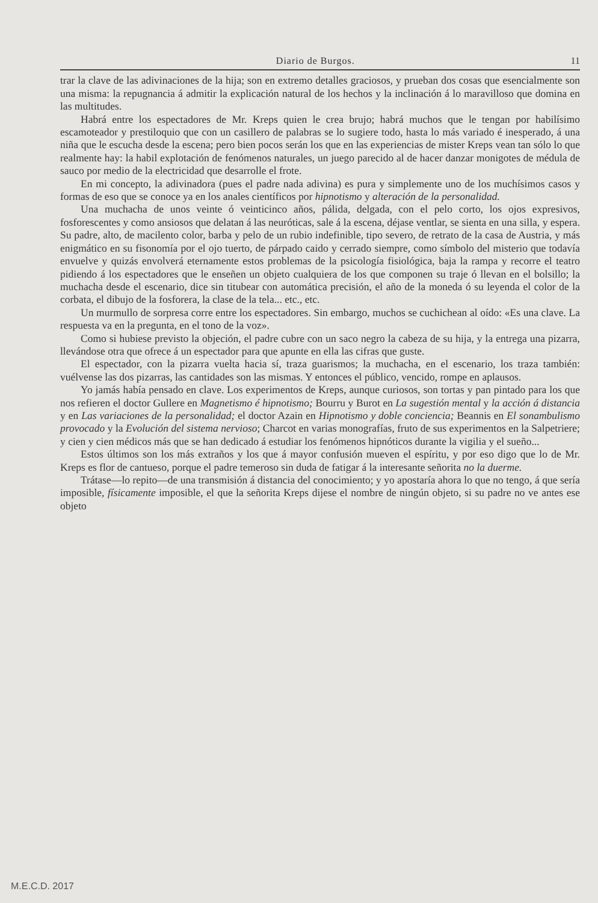Diario de Burgos. 11
trar la clave de las adivinaciones de la hija; son en extremo detalles graciosos, y prueban dos cosas que esencialmente son una misma: la repugnancia á admitir la explicación natural de los hechos y la inclinación á lo maravilloso que domina en las multitudes.
Habrá entre los espectadores de Mr. Kreps quien le crea brujo; habrá muchos que le tengan por habilísimo escamoteador y prestiloquio que con un casillero de palabras se lo sugiere todo, hasta lo más variado é inesperado, á una niña que le escucha desde la escena; pero bien pocos serán los que en las experiencias de mister Kreps vean tan sólo lo que realmente hay: la habil explotación de fenómenos naturales, un juego parecido al de hacer danzar monigotes de médula de sauco por medio de la electricidad que desarrolle el frote.
En mi concepto, la adivinadora (pues el padre nada adivina) es pura y simplemente uno de los muchísimos casos y formas de eso que se conoce ya en los anales científicos por hipnotismo y alteración de la personalidad.
Una muchacha de unos veinte ó veinticinco años, pálida, delgada, con el pelo corto, los ojos expresivos, fosforescentes y como ansiosos que delatan á las neuróticas, sale á la escena, déjase ventlar, se sienta en una silla, y espera. Su padre, alto, de macilento color, barba y pelo de un rubio indefinible, tipo severo, de retrato de la casa de Austria, y más enigmático en su fisonomía por el ojo tuerto, de párpado caido y cerrado siempre, como símbolo del misterio que todavía envuelve y quizás envolverá eternamente estos problemas de la psicología fisiológica, baja la rampa y recorre el teatro pidiendo á los espectadores que le enseñen un objeto cualquiera de los que componen su traje ó llevan en el bolsillo; la muchacha desde el escenario, dice sin titubear con automática precisión, el año de la moneda ó su leyenda el color de la corbata, el dibujo de la fosforera, la clase de la tela... etc., etc.
Un murmullo de sorpresa corre entre los espectadores. Sin embargo, muchos se cuchichean al oído: «Es una clave. La respuesta va en la pregunta, en el tono de la voz».
Como si hubiese previsto la objeción, el padre cubre con un saco negro la cabeza de su hija, y la entrega una pizarra, llevándose otra que ofrece á un espectador para que apunte en ella las cifras que guste.
El espectador, con la pizarra vuelta hacia sí, traza guarismos; la muchacha, en el escenario, los traza también: vuélvense las dos pizarras, las cantidades son las mismas. Y entonces el público, vencido, rompe en aplausos.
Yo jamás había pensado en clave. Los experimentos de Kreps, aunque curiosos, son tortas y pan pintado para los que nos refieren el doctor Gullere en Magnetismo é hipnotismo; Bourru y Burot en La sugestión mental y la acción á distancia y en Las variaciones de la personalidad; el doctor Azain en Hipnotismo y doble conciencia; Beannis en El sonambulismo provocado y la Evolución del sistema nervioso; Charcot en varias monografías, fruto de sus experimentos en la Salpetriere; y cien y cien médicos más que se han dedicado á estudiar los fenómenos hipnóticos durante la vigilia y el sueño...
Estos últimos son los más extraños y los que á mayor confusión mueven el espíritu, y por eso digo que lo de Mr. Kreps es flor de cantueso, porque el padre temeroso sin duda de fatigar á la interesante señorita no la duerme.
Trátase—lo repito—de una transmisión á distancia del conocimiento; y yo apostaría ahora lo que no tengo, á que sería imposible, físicamente imposible, el que la señorita Kreps dijese el nombre de ningún objeto, si su padre no ve antes ese objeto
M.E.C.D. 2017